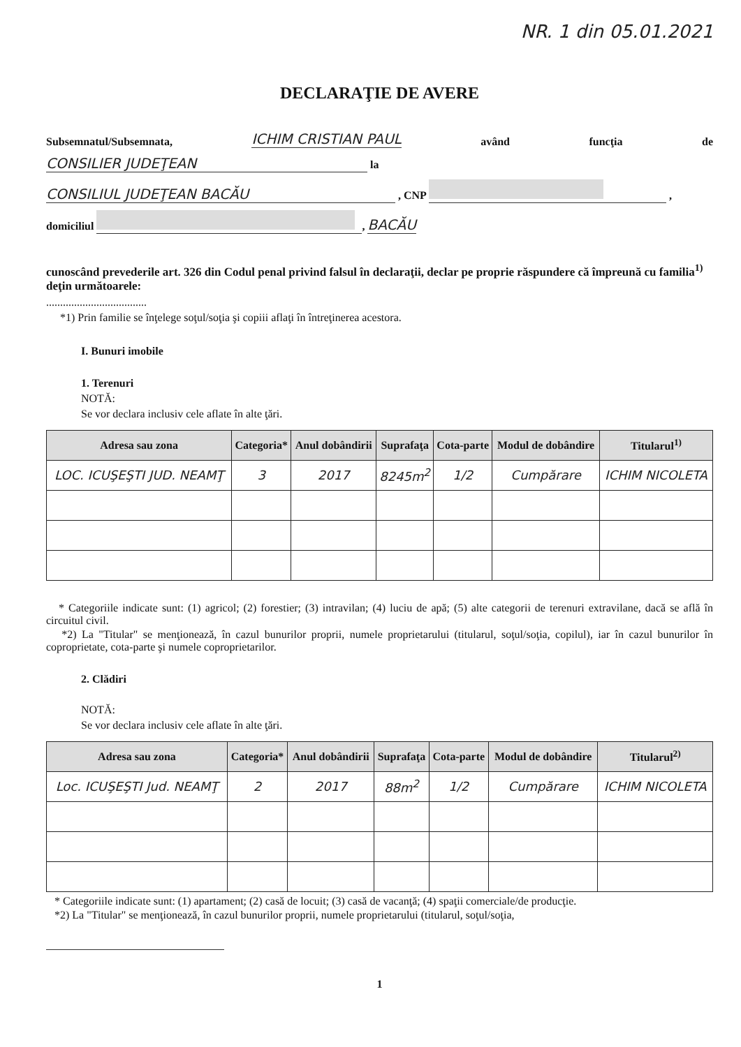NR. 1 din 05.01.2021
DECLARAŢIE DE AVERE
Subsemnatul/Subsemnata, ICHIM CRISTIAN PAUL având funcţia de
CONSILIER JUDEŢEAN la
CONSILIUL JUDEŢEAN BACĂU , CNP ,
domiciliul , BACĂU
cunoscând prevederile art. 326 din Codul penal privind falsul în declaraţii, declar pe proprie răspundere că împreună cu familia<sup>1)</sup> deţin următoarele:
....................................
*1) Prin familie se înţelege soţul/soţia şi copiii aflaţi în întreţinerea acestora.
I. Bunuri imobile
1. Terenuri
NOTĂ:
Se vor declara inclusiv cele aflate în alte ţări.
| Adresa sau zona | Categoria* | Anul dobândirii | Suprafaţa | Cota-parte | Modul de dobândire | Titularul<sup>1)</sup> |
| --- | --- | --- | --- | --- | --- | --- |
| LOC. ICUŞEŞTI JUD. NEAMŢ | 3 | 2017 | 8245m<sup>2</sup> | 1/2 | Cumpărare | ICHIM NICOLETA |
* Categoriile indicate sunt: (1) agricol; (2) forestier; (3) intravilan; (4) luciu de apă; (5) alte categorii de terenuri extravilane, dacă se află în circuitul civil.
*2) La "Titular" se menţionează, în cazul bunurilor proprii, numele proprietarului (titularul, soţul/soţia, copilul), iar în cazul bunurilor în coproprietate, cota-parte şi numele coproprietarilor.
2. Clădiri
NOTĂ:
Se vor declara inclusiv cele aflate în alte ţări.
| Adresa sau zona | Categoria* | Anul dobândirii | Suprafaţa | Cota-parte | Modul de dobândire | Titularul<sup>2)</sup> |
| --- | --- | --- | --- | --- | --- | --- |
| Loc. ICUŞEŞTI Jud. NEAMŢ | 2 | 2017 | 88m<sup>2</sup> | 1/2 | Cumpărare | ICHIM NICOLETA |
* Categoriile indicate sunt: (1) apartament; (2) casă de locuit; (3) casă de vacanţă; (4) spaţii comerciale/de producţie.
*2) La "Titular" se menţionează, în cazul bunurilor proprii, numele proprietarului (titularul, soţul/soţia,
1